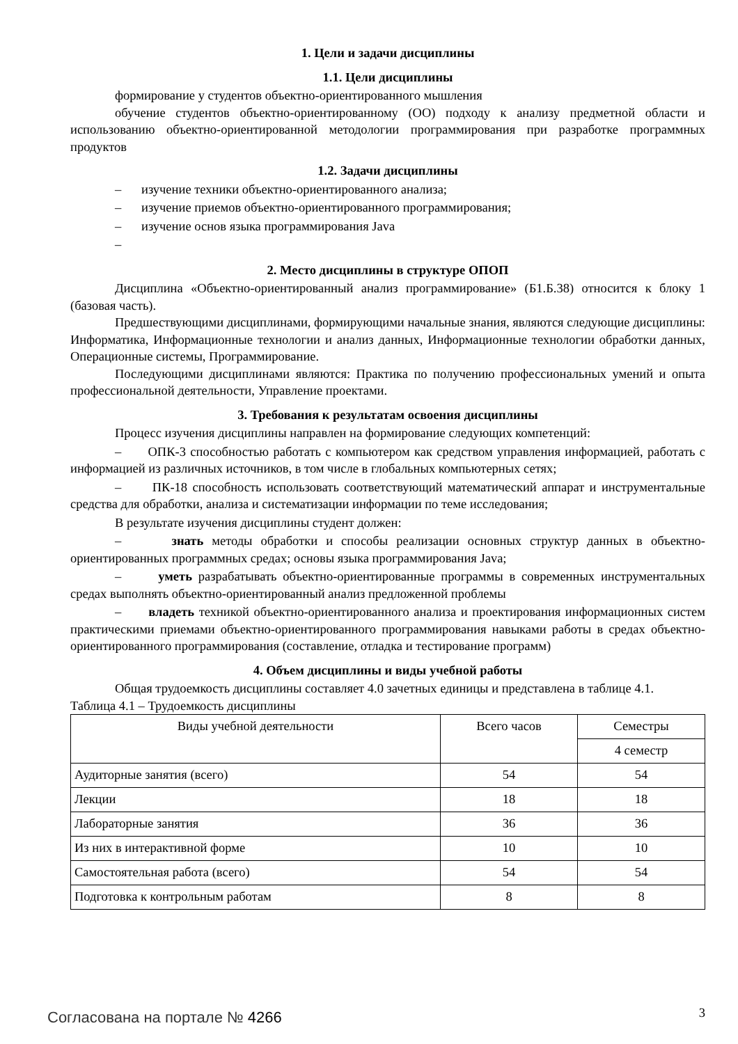1. Цели и задачи дисциплины
1.1. Цели дисциплины
формирование у студентов объектно-ориентированного мышления
обучение студентов объектно-ориентированному (ОО) подходу к анализу предметной области и использованию объектно-ориентированной методологии программирования при разработке программных продуктов
1.2. Задачи дисциплины
– изучение техники объектно-ориентированного анализа;
– изучение приемов объектно-ориентированного программирования;
– изучение основ языка программирования Java
–
2. Место дисциплины в структуре ОПОП
Дисциплина «Объектно-ориентированный анализ программирование» (Б1.Б.38) относится к блоку 1 (базовая часть).
Предшествующими дисциплинами, формирующими начальные знания, являются следующие дисциплины: Информатика, Информационные технологии и анализ данных, Информационные технологии обработки данных, Операционные системы, Программирование.
Последующими дисциплинами являются: Практика по получению профессиональных умений и опыта профессиональной деятельности, Управление проектами.
3. Требования к результатам освоения дисциплины
Процесс изучения дисциплины направлен на формирование следующих компетенций:
– ОПК-3 способностью работать с компьютером как средством управления информацией, работать с информацией из различных источников, в том числе в глобальных компьютерных сетях;
– ПК-18 способность использовать соответствующий математический аппарат и инструментальные средства для обработки, анализа и систематизации информации по теме исследования;
В результате изучения дисциплины студент должен:
– знать методы обработки и способы реализации основных структур данных в объектно-ориентированных программных средах; основы языка программирования Java;
– уметь разрабатывать объектно-ориентированные программы в современных инструментальных средах выполнять объектно-ориентированный анализ предложенной проблемы
– владеть техникой объектно-ориентированного анализа и проектирования информационных систем практическими приемами объектно-ориентированного программирования навыками работы в средах объектно-ориентированного программирования (составление, отладка и тестирование программ)
4. Объем дисциплины и виды учебной работы
Общая трудоемкость дисциплины составляет 4.0 зачетных единицы и представлена в таблице 4.1.
Таблица 4.1 – Трудоемкость дисциплины
| Виды учебной деятельности | Всего часов | Семестры |
| --- | --- | --- |
| | | 4 семестр |
| Аудиторные занятия (всего) | 54 | 54 |
| Лекции | 18 | 18 |
| Лабораторные занятия | 36 | 36 |
| Из них в интерактивной форме | 10 | 10 |
| Самостоятельная работа (всего) | 54 | 54 |
| Подготовка к контрольным работам | 8 | 8 |
Согласована на портале № 4266 3